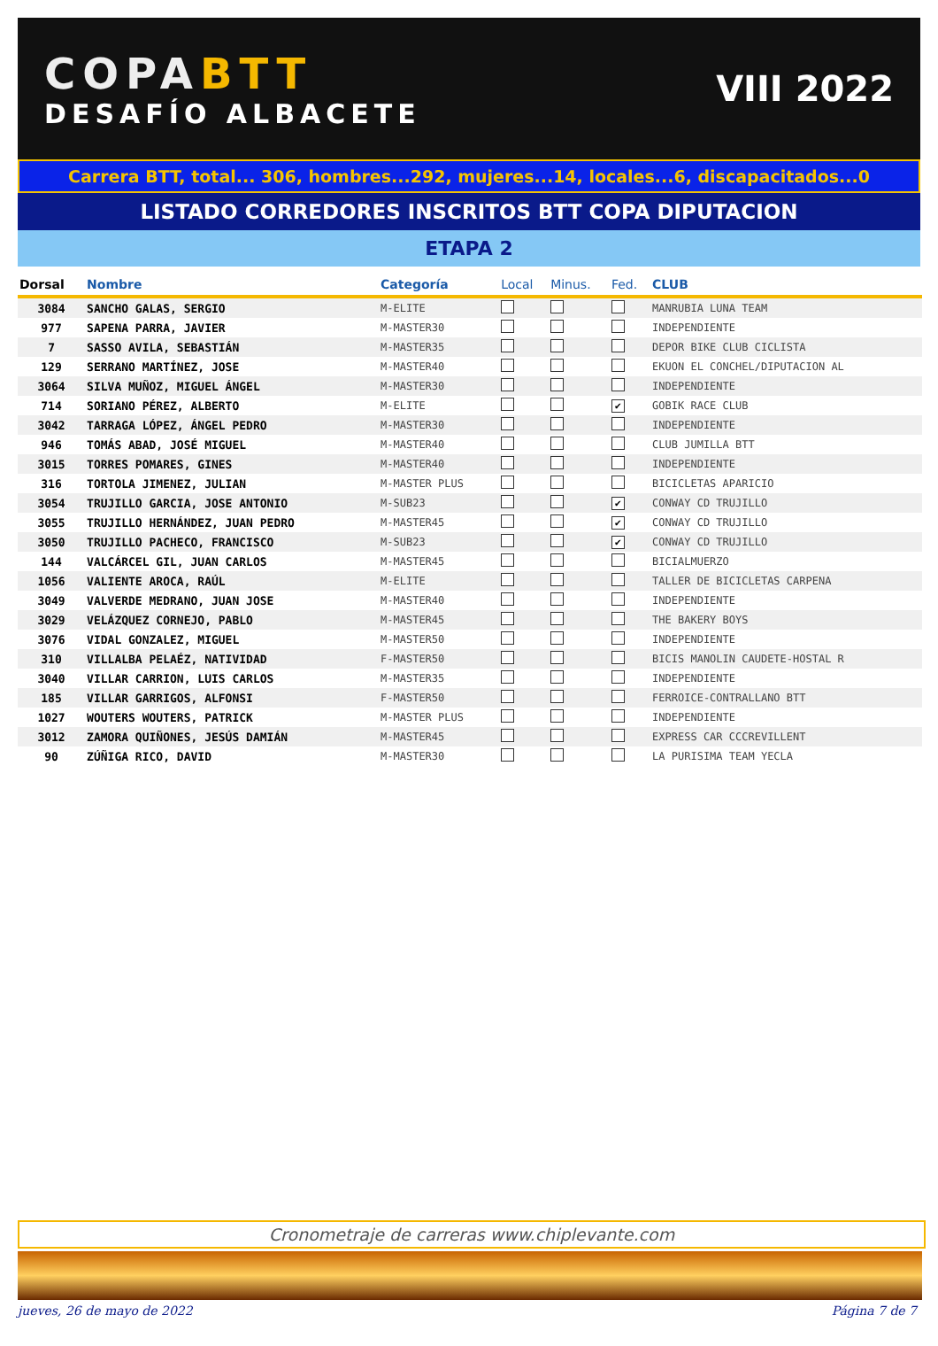COPABTT
DESAFÍO ALBACETE
VIII 2022
Carrera BTT, total... 306, hombres...292, mujeres...14, locales...6, discapacitados...0
LISTADO CORREDORES INSCRITOS BTT COPA DIPUTACION
ETAPA 2
| Dorsal | Nombre | Categoría | Local | Minus. | Fed. | CLUB |
| --- | --- | --- | --- | --- | --- | --- |
| 3084 | SANCHO GALAS, SERGIO | M-ELITE | | | | MANRUBIA LUNA TEAM |
| 977 | SAPENA PARRA, JAVIER | M-MASTER30 | | | | INDEPENDIENTE |
| 7 | SASSO AVILA, SEBASTIÁN | M-MASTER35 | | | | DEPOR BIKE CLUB CICLISTA |
| 129 | SERRANO MARTÍNEZ, JOSE | M-MASTER40 | | | | EKUON EL CONCHEL/DIPUTACION AL |
| 3064 | SILVA MUÑOZ, MIGUEL ÁNGEL | M-MASTER30 | | | | INDEPENDIENTE |
| 714 | SORIANO PÉREZ, ALBERTO | M-ELITE | | | ✔ | GOBIK RACE CLUB |
| 3042 | TARRAGA LÓPEZ, ÁNGEL PEDRO | M-MASTER30 | | | | INDEPENDIENTE |
| 946 | TOMÁS ABAD, JOSÉ MIGUEL | M-MASTER40 | | | | CLUB JUMILLA BTT |
| 3015 | TORRES POMARES, GINES | M-MASTER40 | | | | INDEPENDIENTE |
| 316 | TORTOLA JIMENEZ, JULIAN | M-MASTER PLUS | | | | BICICLETAS APARICIO |
| 3054 | TRUJILLO GARCIA, JOSE ANTONIO | M-SUB23 | | | ✔ | CONWAY CD TRUJILLO |
| 3055 | TRUJILLO HERNÁNDEZ, JUAN PEDRO | M-MASTER45 | | | ✔ | CONWAY CD TRUJILLO |
| 3050 | TRUJILLO PACHECO, FRANCISCO | M-SUB23 | | | ✔ | CONWAY CD TRUJILLO |
| 144 | VALCÁRCEL GIL, JUAN CARLOS | M-MASTER45 | | | | BICIALMUERZO |
| 1056 | VALIENTE AROCA, RAÚL | M-ELITE | | | | TALLER DE BICICLETAS CARPENA |
| 3049 | VALVERDE MEDRANO, JUAN JOSE | M-MASTER40 | | | | INDEPENDIENTE |
| 3029 | VELÁZQUEZ CORNEJO, PABLO | M-MASTER45 | | | | THE BAKERY BOYS |
| 3076 | VIDAL GONZALEZ, MIGUEL | M-MASTER50 | | | | INDEPENDIENTE |
| 310 | VILLALBA PELAÉZ, NATIVIDAD | F-MASTER50 | | | | BICIS MANOLIN CAUDETE-HOSTAL R |
| 3040 | VILLAR CARRION, LUIS CARLOS | M-MASTER35 | | | | INDEPENDIENTE |
| 185 | VILLAR GARRIGOS, ALFONSI | F-MASTER50 | | | | FERROICE-CONTRALLANO BTT |
| 1027 | WOUTERS WOUTERS, PATRICK | M-MASTER PLUS | | | | INDEPENDIENTE |
| 3012 | ZAMORA QUIÑONES, JESÚS DAMIÁN | M-MASTER45 | | | | EXPRESS CAR CCCREVILLENT |
| 90 | ZÚÑIGA RICO, DAVID | M-MASTER30 | | | | LA PURISIMA TEAM YECLA |
Cronometraje de carreras www.chiplevante.com
jueves, 26 de mayo de 2022 Página 7 de 7